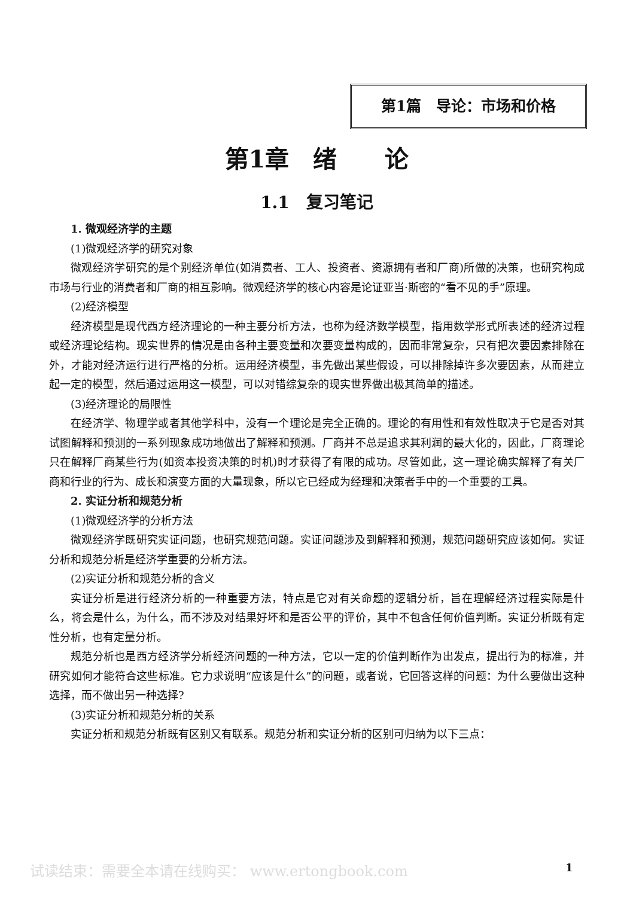第1篇　导论：市场和价格
第1章　绪　　论
1.1　复习笔记
1. 微观经济学的主题
(1)微观经济学的研究对象
微观经济学研究的是个别经济单位(如消费者、工人、投资者、资源拥有者和厂商)所做的决策，也研究构成市场与行业的消费者和厂商的相互影响。微观经济学的核心内容是论证亚当·斯密的“看不见的手”原理。
(2)经济模型
经济模型是现代西方经济理论的一种主要分析方法，也称为经济数学模型，指用数学形式所表述的经济过程或经济理论结构。现实世界的情况是由各种主要变量和次要变量构成的，因而非常复杂，只有把次要因素排除在外，才能对经济运行进行严格的分析。运用经济模型，事先做出某些假设，可以排除掉许多次要因素，从而建立起一定的模型，然后通过运用这一模型，可以对错综复杂的现实世界做出极其简单的描述。
(3)经济理论的局限性
在经济学、物理学或者其他学科中，没有一个理论是完全正确的。理论的有用性和有效性取决于它是否对其试图解释和预测的一系列现象成功地做出了解释和预测。厂商并不总是追求其利润的最大化的，因此，厂商理论只在解释厂商某些行为(如资本投资决策的时机)时才获得了有限的成功。尽管如此，这一理论确实解释了有关厂商和行业的行为、成长和演变方面的大量现象，所以它已经成为经理和决策者手中的一个重要的工具。
2. 实证分析和规范分析
(1)微观经济学的分析方法
微观经济学既研究实证问题，也研究规范问题。实证问题涉及到解释和预测，规范问题研究应该如何。实证分析和规范分析是经济学重要的分析方法。
(2)实证分析和规范分析的含义
实证分析是进行经济分析的一种重要方法，特点是它对有关命题的逻辑分析，旨在理解经济过程实际是什么，将会是什么，为什么，而不涉及对结果好坏和是否公平的评价，其中不包含任何价值判断。实证分析既有定性分析，也有定量分析。
规范分析也是西方经济学分析经济问题的一种方法，它以一定的价值判断作为出发点，提出行为的标准，并研究如何才能符合这些标准。它力求说明“应该是什么”的问题，或者说，它回答这样的问题：为什么要做出这种选择，而不做出另一种选择?
(3)实证分析和规范分析的关系
实证分析和规范分析既有区别又有联系。规范分析和实证分析的区别可归纳为以下三点：
试读结束：需要全本请在线购买： www.ertongbook.com 1